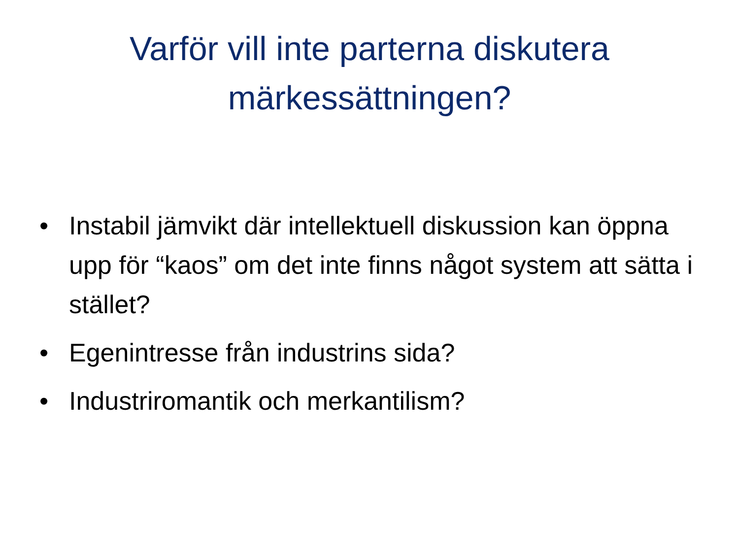Varför vill inte parterna diskutera
märkessättningen?
• Instabil jämvikt där intellektuell diskussion kan öppna upp för “kaos” om det inte finns något system att sätta i stället?
• Egenintresse från industrins sida?
• Industriromantik och merkantilism?